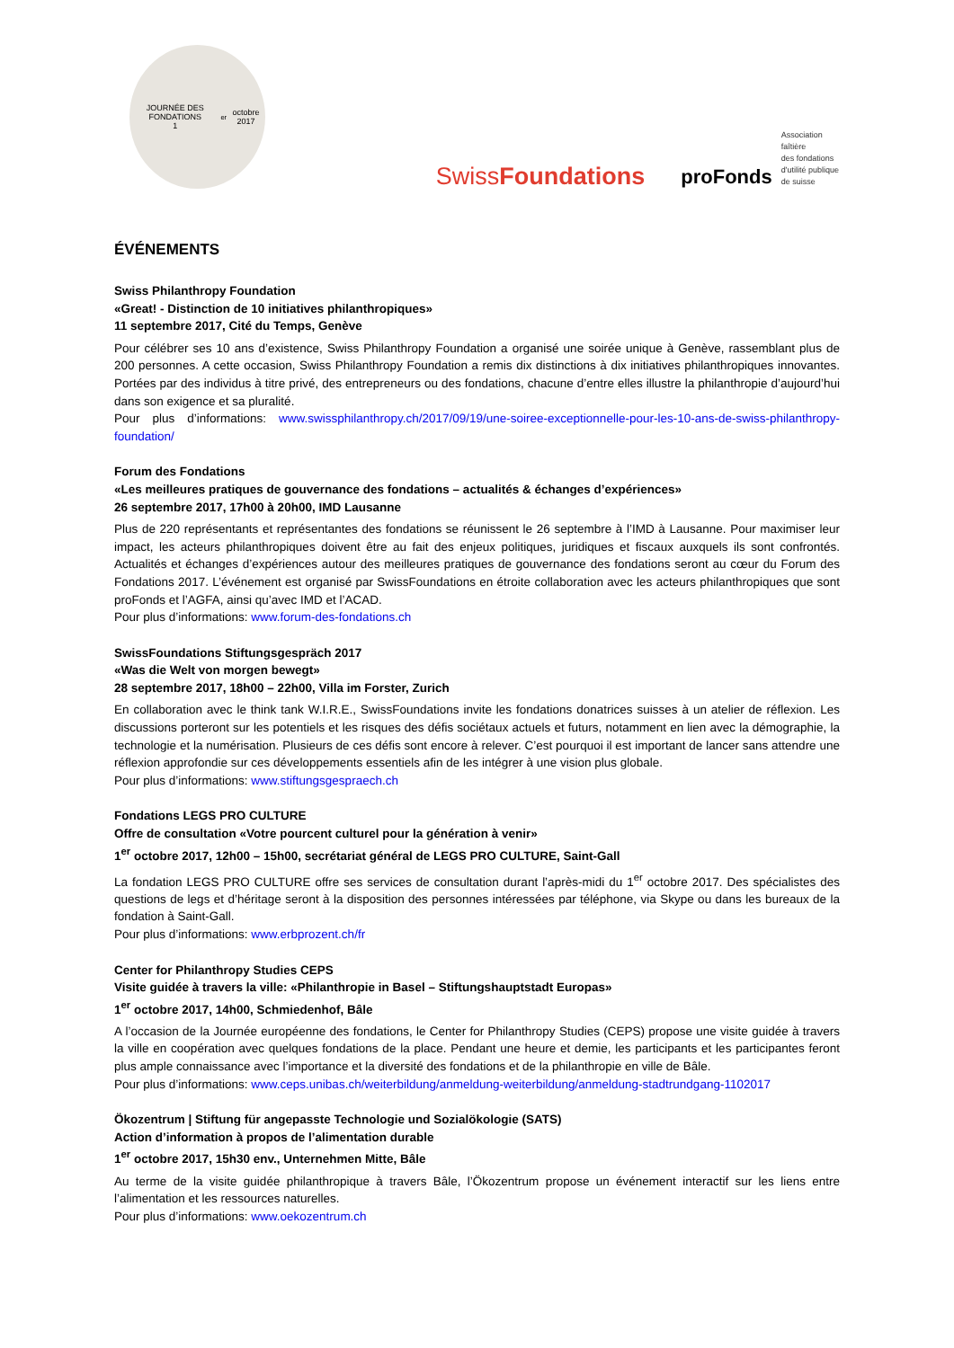JOURNÉE DES FONDATIONS
1<sup>er</sup> octobre 2017
SwissFoundations
proFonds
Association faîtière
des fondations
d'utilité publique
de suisse
ÉVÉNEMENTS
Swiss Philanthropy Foundation
«Great! - Distinction de 10 initiatives philanthropiques»
11 septembre 2017, Cité du Temps, Genève
Pour célébrer ses 10 ans d’existence, Swiss Philanthropy Foundation a organisé une soirée unique à Genève, rassemblant plus de 200 personnes. A cette occasion, Swiss Philanthropy Foundation a remis dix distinctions à dix initiatives philanthropiques innovantes. Portées par des individus à titre privé, des entrepreneurs ou des fondations, chacune d’entre elles illustre la philanthropie d’aujourd’hui dans son exigence et sa pluralité.
Pour plus d’informations: www.swissphilanthropy.ch/2017/09/19/une-soiree-exceptionnelle-pour-les-10-ans-de-swiss-philanthropy-foundation/
Forum des Fondations
«Les meilleures pratiques de gouvernance des fondations – actualités & échanges d’expériences»
26 septembre 2017, 17h00 à 20h00, IMD Lausanne
Plus de 220 représentants et représentantes des fondations se réunissent le 26 septembre à l’IMD à Lausanne. Pour maximiser leur impact, les acteurs philanthropiques doivent être au fait des enjeux politiques, juridiques et fiscaux auxquels ils sont confrontés. Actualités et échanges d’expériences autour des meilleures pratiques de gouvernance des fondations seront au cœur du Forum des Fondations 2017. L’événement est organisé par SwissFoundations en étroite collaboration avec les acteurs philanthropiques que sont proFonds et l’AGFA, ainsi qu’avec IMD et l’ACAD.
Pour plus d’informations: www.forum-des-fondations.ch
SwissFoundations Stiftungsgespräch 2017
«Was die Welt von morgen bewegt»
28 septembre 2017, 18h00 – 22h00, Villa im Forster, Zurich
En collaboration avec le think tank W.I.R.E., SwissFoundations invite les fondations donatrices suisses à un atelier de réflexion. Les discussions porteront sur les potentiels et les risques des défis sociétaux actuels et futurs, notamment en lien avec la démographie, la technologie et la numérisation. Plusieurs de ces défis sont encore à relever. C’est pourquoi il est important de lancer sans attendre une réflexion approfondie sur ces développements essentiels afin de les intégrer à une vision plus globale.
Pour plus d’informations: www.stiftungsgespraech.ch
Fondations LEGS PRO CULTURE
Offre de consultation «Votre pourcent culturel pour la génération à venir»
1<sup>er</sup> octobre 2017, 12h00 – 15h00, secrétariat général de LEGS PRO CULTURE, Saint-Gall
La fondation LEGS PRO CULTURE offre ses services de consultation durant l’après-midi du 1<sup>er</sup> octobre 2017. Des spécialistes des questions de legs et d’héritage seront à la disposition des personnes intéressées par téléphone, via Skype ou dans les bureaux de la fondation à Saint-Gall.
Pour plus d’informations: www.erbprozent.ch/fr
Center for Philanthropy Studies CEPS
Visite guidée à travers la ville: «Philanthropie in Basel – Stiftungshauptstadt Europas»
1<sup>er</sup> octobre 2017, 14h00, Schmiedenhof, Bâle
A l’occasion de la Journée européenne des fondations, le Center for Philanthropy Studies (CEPS) propose une visite guidée à travers la ville en coopération avec quelques fondations de la place. Pendant une heure et demie, les participants et les participantes feront plus ample connaissance avec l’importance et la diversité des fondations et de la philanthropie en ville de Bâle.
Pour plus d’informations: www.ceps.unibas.ch/weiterbildung/anmeldung-weiterbildung/anmeldung-stadtrundgang-1102017
Ökozentrum | Stiftung für angepasste Technologie und Sozialökologie (SATS)
Action d’information à propos de l’alimentation durable
1<sup>er</sup> octobre 2017, 15h30 env., Unternehmen Mitte, Bâle
Au terme de la visite guidée philanthropique à travers Bâle, l’Ökozentrum propose un événement interactif sur les liens entre l’alimentation et les ressources naturelles.
Pour plus d’informations: www.oekozentrum.ch